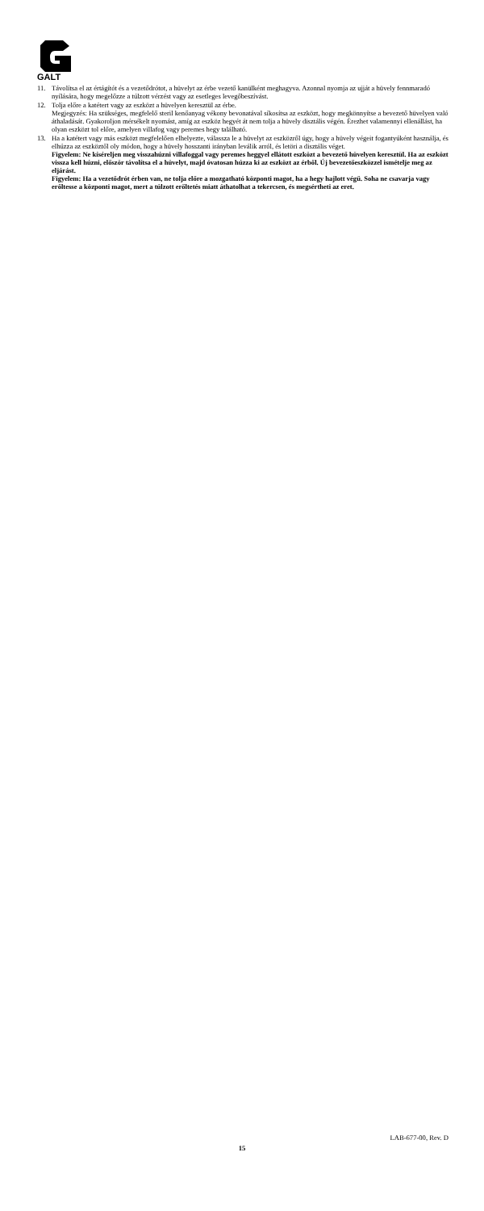GALT
11. Távolítsa el az értágítót és a vezetődrótot, a hüvelyt az érbe vezető kanülként meghagyva. Azonnal nyomja az ujját a hüvely fennmaradó nyílására, hogy megelőzze a túlzott vérzést vagy az esetleges levegőbeszívást.
12. Tolja előre a katétert vagy az eszközt a hüvelyen keresztül az érbe.
Megjegyzés: Ha szükséges, megfelelő steril kenőanyag vékony bevonatával síkosítsa az eszközt, hogy megkönnyítse a bevezető hüvelyen való áthaladását. Gyakoroljon mérsékelt nyomást, amíg az eszköz hegyét át nem tolja a hüvely disztális végén. Érezhet valamennyi ellenállást, ha olyan eszközt tol előre, amelyen villafog vagy peremes hegy található.
13. Ha a katétert vagy más eszközt megfelelően elhelyezte, válassza le a hüvelyt az eszközről úgy, hogy a hüvely végeit fogantyúként használja, és elhúzza az eszköztől oly módon, hogy a hüvely hosszanti irányban leválik arról, és letöri a disztális véget.
Figyelem: Ne kíséreljen meg visszahúzni villafoggal vagy peremes heggyel ellátott eszközt a bevezető hüvelyen keresztül. Ha az eszközt vissza kell húzni, először távolítsa el a hüvelyt, majd óvatosan húzza ki az eszközt az érből. Új bevezetőeszközzel ismételje meg az eljárást.
Figyelem: Ha a vezetődrót érben van, ne tolja előre a mozgatható központi magot, ha a hegy hajlott végű. Soha ne csavarja vagy erőltesse a központi magot, mert a túlzott erőltetés miatt áthatolhat a tekercsen, és megsértheti az eret.
LAB-677-00, Rev. D
15